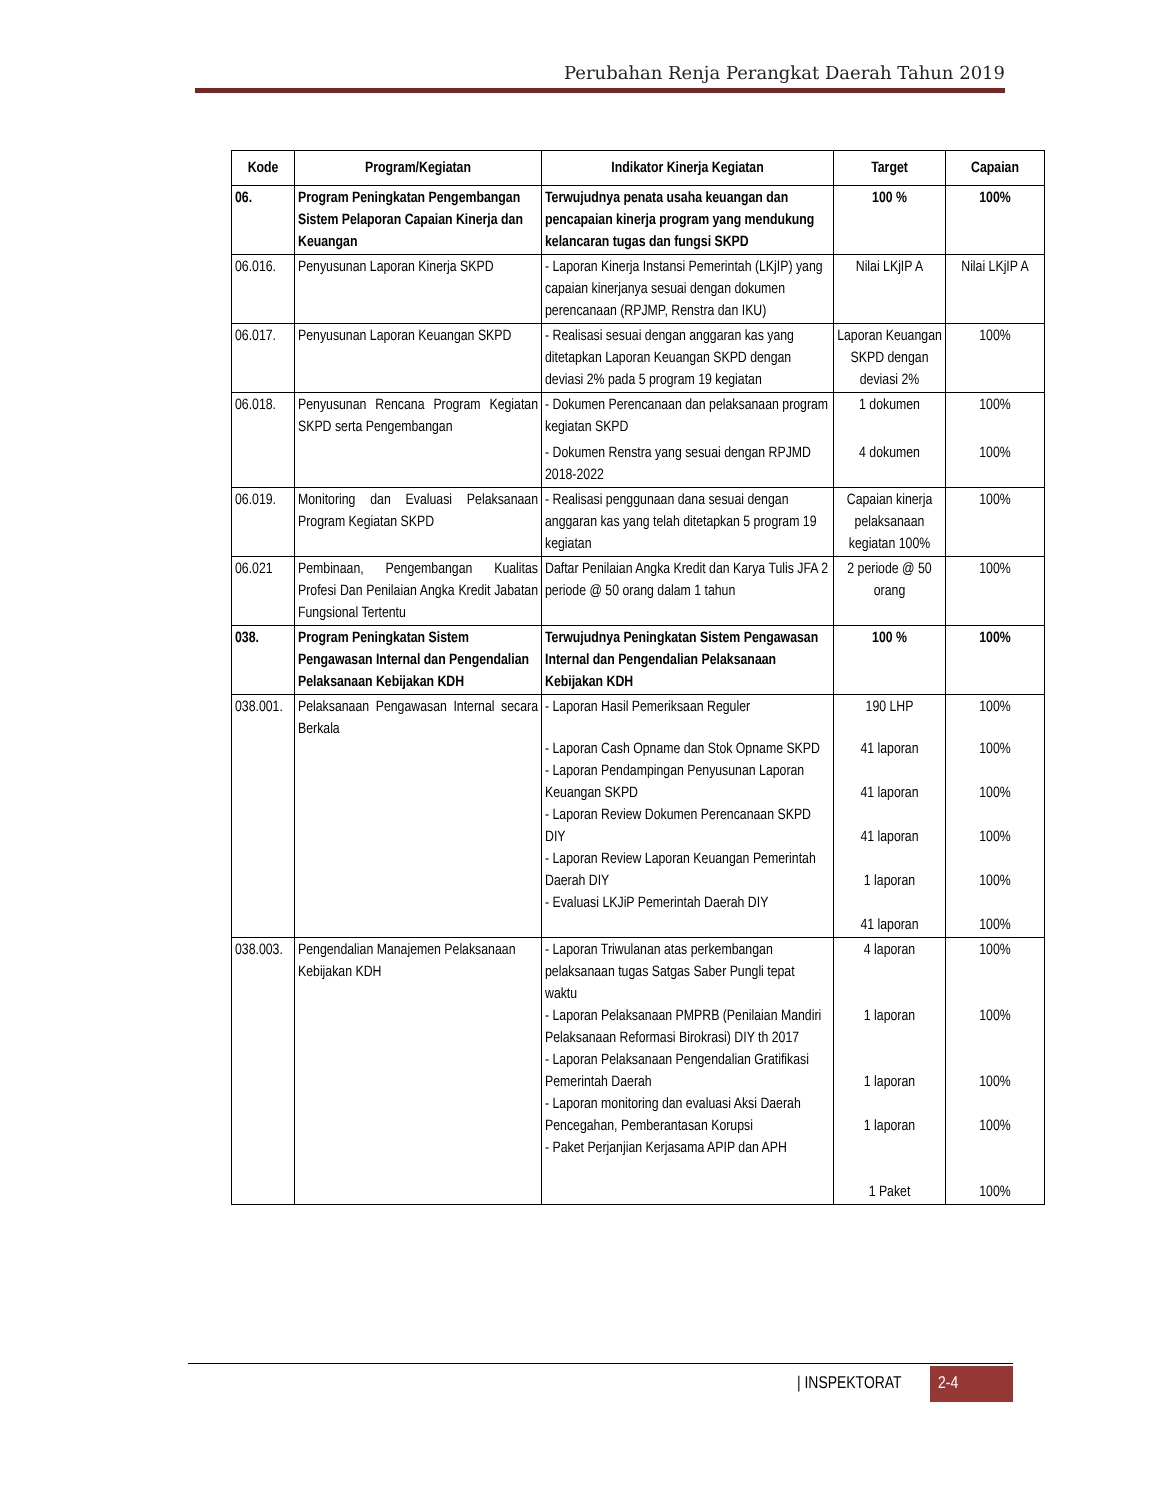Perubahan Renja Perangkat Daerah Tahun 2019
| Kode | Program/Kegiatan | Indikator Kinerja Kegiatan | Target | Capaian |
| --- | --- | --- | --- | --- |
| 06. | Program Peningkatan Pengembangan Sistem Pelaporan Capaian Kinerja dan Keuangan | Terwujudnya penata usaha keuangan dan pencapaian kinerja program yang mendukung kelancaran tugas dan fungsi SKPD | 100 % | 100% |
| 06.016. | Penyusunan Laporan Kinerja SKPD | - Laporan Kinerja Instansi Pemerintah (LKjIP) yang capaian kinerjanya sesuai dengan dokumen perencanaan (RPJMP, Renstra dan IKU) | Nilai LKjIP A | Nilai LKjIP A |
| 06.017. | Penyusunan Laporan Keuangan SKPD | - Realisasi sesuai dengan anggaran kas yang ditetapkan Laporan Keuangan SKPD dengan deviasi 2% pada 5 program 19 kegiatan | Laporan Keuangan SKPD dengan deviasi 2% | 100% |
| 06.018. | Penyusunan Rencana Program Kegiatan SKPD serta Pengembangan | - Dokumen Perencanaan dan pelaksanaan program kegiatan SKPD - Dokumen Renstra yang sesuai dengan RPJMD 2018-2022 | 1 dokumen 4 dokumen | 100% 100% |
| 06.019. | Monitoring dan Evaluasi Pelaksanaan Program Kegiatan SKPD | - Realisasi penggunaan dana sesuai dengan anggaran kas yang telah ditetapkan 5 program 19 kegiatan | Capaian kinerja pelaksanaan kegiatan 100% | 100% |
| 06.021 | Pembinaan, Pengembangan Kualitas Profesi Dan Penilaian Angka Kredit Jabatan Fungsional Tertentu | Daftar Penilaian Angka Kredit dan Karya Tulis JFA 2 periode @ 50 orang dalam 1 tahun | 2 periode @ 50 orang | 100% |
| 038. | Program Peningkatan Sistem Pengawasan Internal dan Pengendalian Pelaksanaan Kebijakan KDH | Terwujudnya Peningkatan Sistem Pengawasan Internal dan Pengendalian Pelaksanaan Kebijakan KDH | 100 % | 100% |
| 038.001. | Pelaksanaan Pengawasan Internal secara Berkala | - Laporan Hasil Pemeriksaan Reguler - Laporan Cash Opname dan Stok Opname SKPD - Laporan Pendampingan Penyusunan Laporan Keuangan SKPD - Laporan Review Dokumen Perencanaan SKPD DIY - Laporan Review Laporan Keuangan Pemerintah Daerah DIY - Evaluasi LKJiP Pemerintah Daerah DIY | 190 LHP 41 laporan 41 laporan 41 laporan 1 laporan 41 laporan | 100% 100% 100% 100% 100% 100% |
| 038.003. | Pengendalian Manajemen Pelaksanaan Kebijakan KDH | - Laporan Triwulanan atas perkembangan pelaksanaan tugas Satgas Saber Pungli tepat waktu - Laporan Pelaksanaan PMPRB (Penilaian Mandiri Pelaksanaan Reformasi Birokrasi) DIY th 2017 - Laporan Pelaksanaan Pengendalian Gratifikasi Pemerintah Daerah - Laporan monitoring dan evaluasi Aksi Daerah Pencegahan, Pemberantasan Korupsi - Paket Perjanjian Kerjasama APIP dan APH | 4 laporan 1 laporan 1 laporan 1 laporan 1 Paket | 100% 100% 100% 100% 100% |
| INSPEKTORAT 2-4